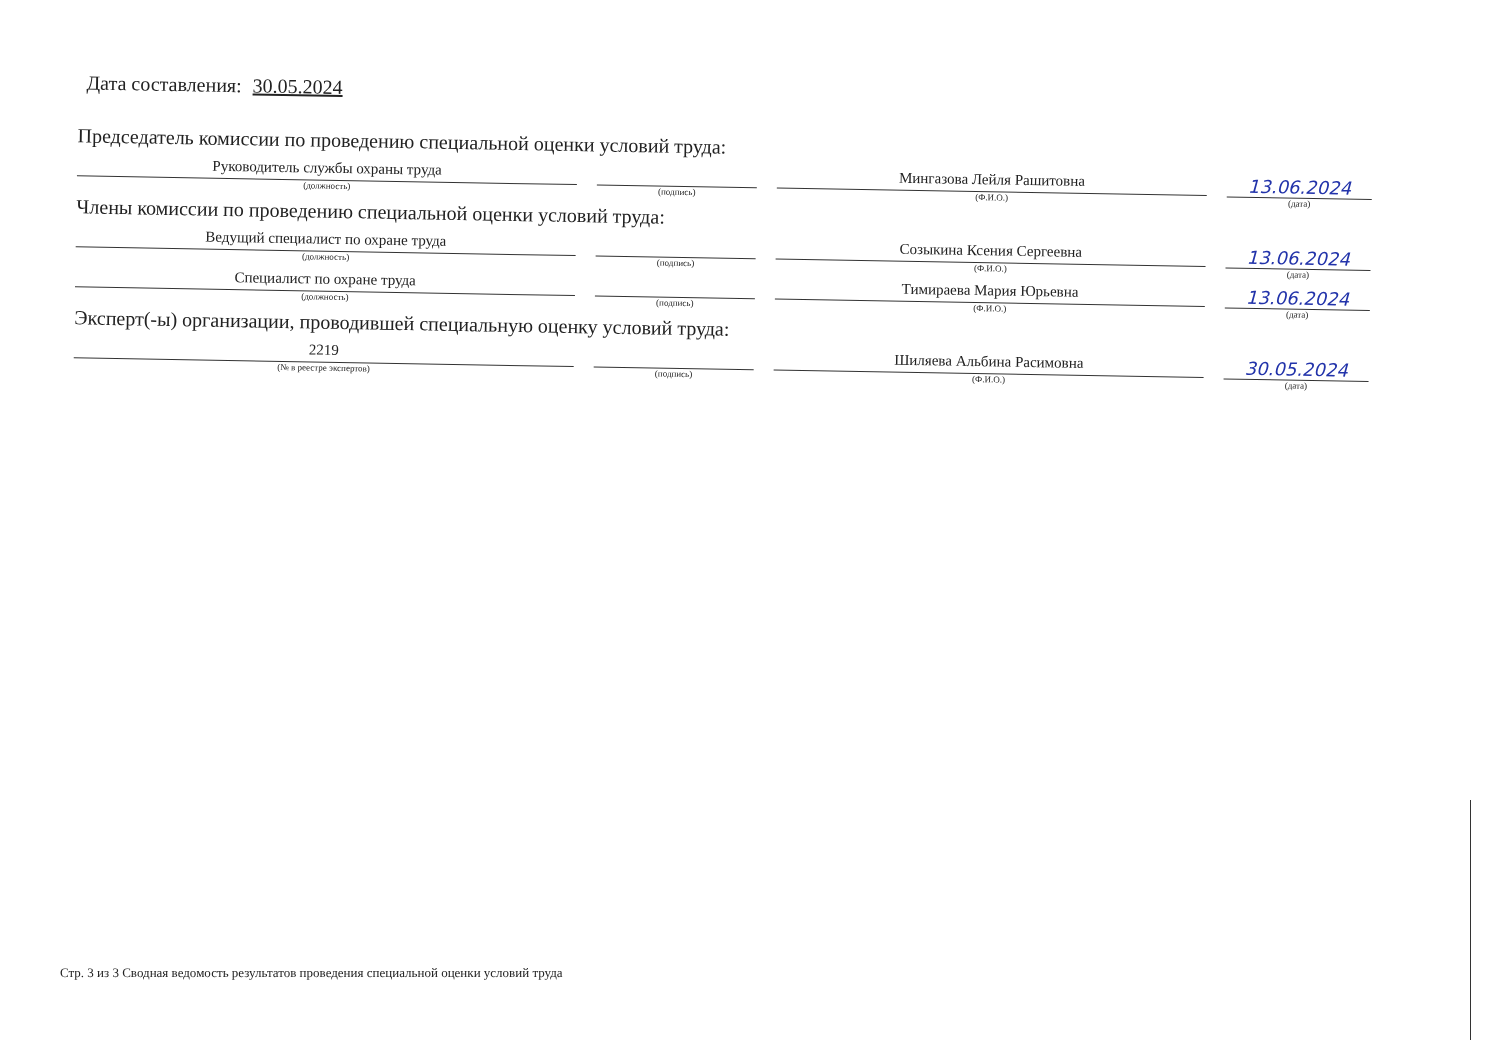Дата составления: 30.05.2024
Председатель комиссии по проведению специальной оценки условий труда:
Руководитель службы охраны труда
(должность)
(подпись)
Мингазова Лейля Рашитовна
(Ф.И.О.)
13.06.2024
(дата)
Члены комиссии по проведению специальной оценки условий труда:
Ведущий специалист по охране труда
(должность)
(подпись)
Созыкина Ксения Сергеевна
(Ф.И.О.)
13.06.2024
(дата)
Специалист по охране труда
(должность)
(подпись)
Тимираева Мария Юрьевна
(Ф.И.О.)
13.06.2024
(дата)
Эксперт(-ы) организации, проводившей специальную оценку условий труда:
2219
(№ в реестре экспертов)
(подпись)
Шиляева Альбина Расимовна
(Ф.И.О.)
30.05.2024
(дата)
Стр. 3 из 3 Сводная ведомость результатов проведения специальной оценки условий труда